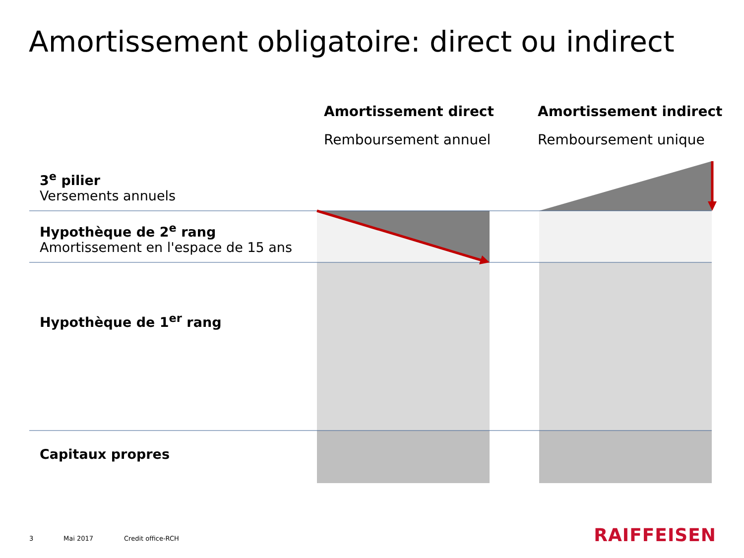Amortissement obligatoire: direct ou indirect
Amortissement direct
Remboursement annuel
Amortissement indirect
Remboursement unique
3<sup>e</sup> pilier
Versements annuels
Hypothèque de 2<sup>e</sup> rang
Amortissement en l'espace de 15 ans
Hypothèque de 1<sup>er</sup> rang
Capitaux propres
3 Mai 2017 Credit office-RCH RAIFFEISEN